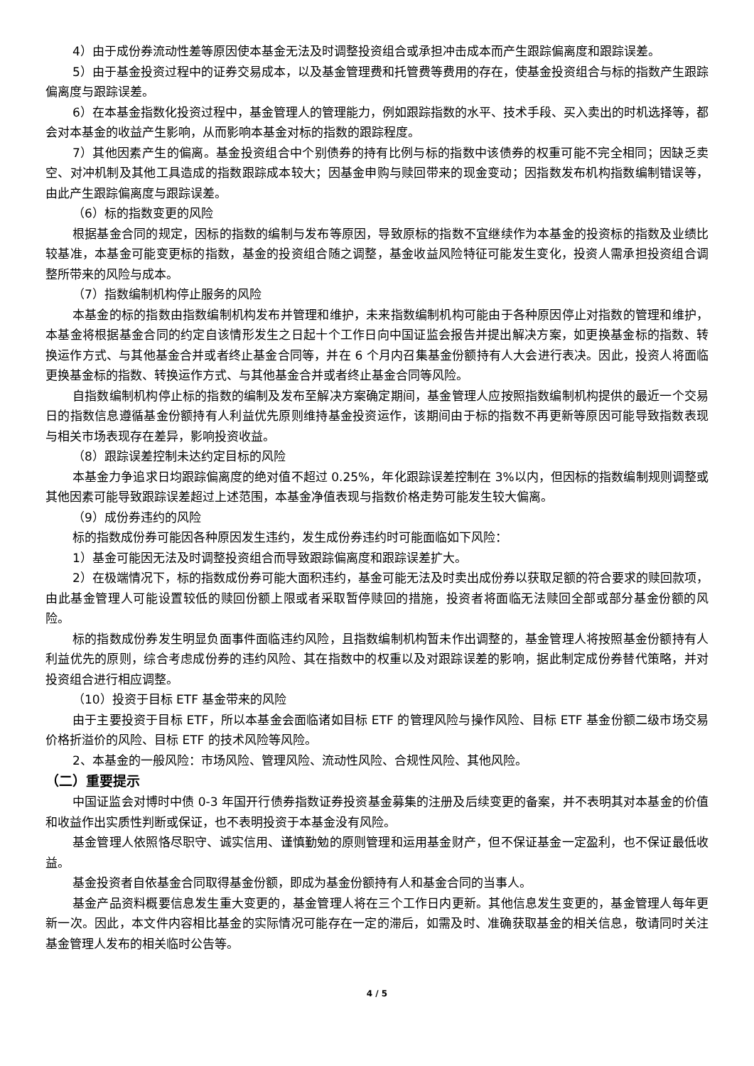4）由于成份券流动性差等原因使本基金无法及时调整投资组合或承担冲击成本而产生跟踪偏离度和跟踪误差。
5）由于基金投资过程中的证券交易成本，以及基金管理费和托管费等费用的存在，使基金投资组合与标的指数产生跟踪偏离度与跟踪误差。
6）在本基金指数化投资过程中，基金管理人的管理能力，例如跟踪指数的水平、技术手段、买入卖出的时机选择等，都会对本基金的收益产生影响，从而影响本基金对标的指数的跟踪程度。
7）其他因素产生的偏离。基金投资组合中个别债券的持有比例与标的指数中该债券的权重可能不完全相同；因缺乏卖空、对冲机制及其他工具造成的指数跟踪成本较大；因基金申购与赎回带来的现金变动；因指数发布机构指数编制错误等，由此产生跟踪偏离度与跟踪误差。
（6）标的指数变更的风险
根据基金合同的规定，因标的指数的编制与发布等原因，导致原标的指数不宜继续作为本基金的投资标的指数及业绩比较基准，本基金可能变更标的指数，基金的投资组合随之调整，基金收益风险特征可能发生变化，投资人需承担投资组合调整所带来的风险与成本。
（7）指数编制机构停止服务的风险
本基金的标的指数由指数编制机构发布并管理和维护，未来指数编制机构可能由于各种原因停止对指数的管理和维护，本基金将根据基金合同的约定自该情形发生之日起十个工作日向中国证监会报告并提出解决方案，如更换基金标的指数、转换运作方式、与其他基金合并或者终止基金合同等，并在 6 个月内召集基金份额持有人大会进行表决。因此，投资人将面临更换基金标的指数、转换运作方式、与其他基金合并或者终止基金合同等风险。
自指数编制机构停止标的指数的编制及发布至解决方案确定期间，基金管理人应按照指数编制机构提供的最近一个交易日的指数信息遵循基金份额持有人利益优先原则维持基金投资运作，该期间由于标的指数不再更新等原因可能导致指数表现与相关市场表现存在差异，影响投资收益。
（8）跟踪误差控制未达约定目标的风险
本基金力争追求日均跟踪偏离度的绝对值不超过 0.25%，年化跟踪误差控制在 3%以内，但因标的指数编制规则调整或其他因素可能导致跟踪误差超过上述范围，本基金净值表现与指数价格走势可能发生较大偏离。
（9）成份券违约的风险
标的指数成份券可能因各种原因发生违约，发生成份券违约时可能面临如下风险：
1）基金可能因无法及时调整投资组合而导致跟踪偏离度和跟踪误差扩大。
2）在极端情况下，标的指数成份券可能大面积违约，基金可能无法及时卖出成份券以获取足额的符合要求的赎回款项，由此基金管理人可能设置较低的赎回份额上限或者采取暂停赎回的措施，投资者将面临无法赎回全部或部分基金份额的风险。
标的指数成份券发生明显负面事件面临违约风险，且指数编制机构暂未作出调整的，基金管理人将按照基金份额持有人利益优先的原则，综合考虑成份券的违约风险、其在指数中的权重以及对跟踪误差的影响，据此制定成份券替代策略，并对投资组合进行相应调整。
（10）投资于目标 ETF 基金带来的风险
由于主要投资于目标 ETF，所以本基金会面临诸如目标 ETF 的管理风险与操作风险、目标 ETF 基金份额二级市场交易价格折溢价的风险、目标 ETF 的技术风险等风险。
2、本基金的一般风险：市场风险、管理风险、流动性风险、合规性风险、其他风险。
（二）重要提示
中国证监会对博时中债 0-3 年国开行债券指数证券投资基金募集的注册及后续变更的备案，并不表明其对本基金的价值和收益作出实质性判断或保证，也不表明投资于本基金没有风险。
基金管理人依照恪尽职守、诚实信用、谨慎勤勉的原则管理和运用基金财产，但不保证基金一定盈利，也不保证最低收益。
基金投资者自依基金合同取得基金份额，即成为基金份额持有人和基金合同的当事人。
基金产品资料概要信息发生重大变更的，基金管理人将在三个工作日内更新。其他信息发生变更的，基金管理人每年更新一次。因此，本文件内容相比基金的实际情况可能存在一定的滞后，如需及时、准确获取基金的相关信息，敬请同时关注基金管理人发布的相关临时公告等。
4 / 5